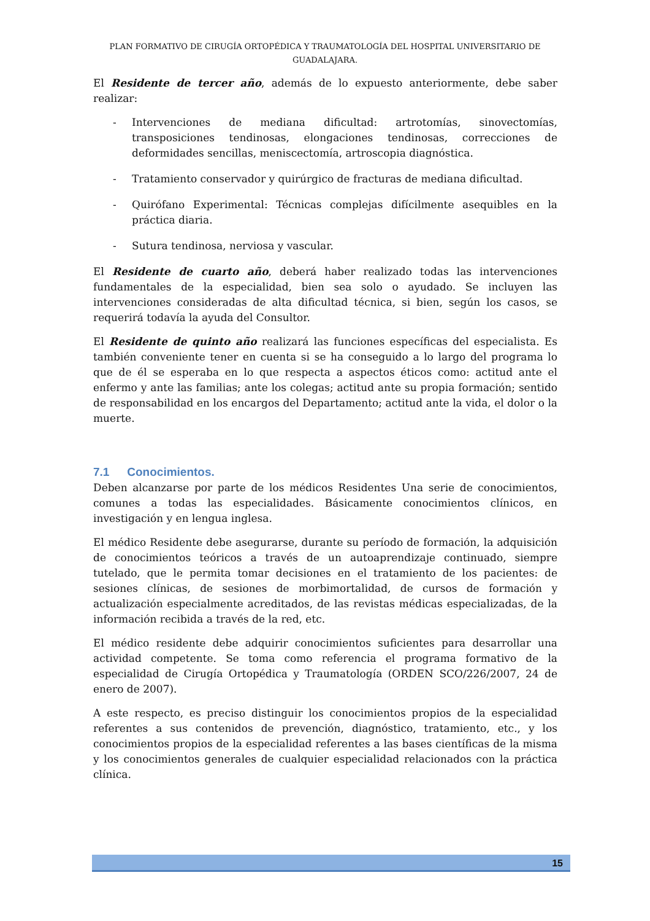PLAN FORMATIVO DE CIRUGÍA ORTOPÉDICA Y TRAUMATOLOGÍA DEL HOSPITAL UNIVERSITARIO DE GUADALAJARA.
El Residente de tercer año, además de lo expuesto anteriormente, debe saber realizar:
- Intervenciones de mediana dificultad: artrotomías, sinovectomías, transposiciones tendinosas, elongaciones tendinosas, correcciones de deformidades sencillas, meniscectomía, artroscopia diagnóstica.
- Tratamiento conservador y quirúrgico de fracturas de mediana dificultad.
- Quirófano Experimental: Técnicas complejas difícilmente asequibles en la práctica diaria.
- Sutura tendinosa, nerviosa y vascular.
El Residente de cuarto año, deberá haber realizado todas las intervenciones fundamentales de la especialidad, bien sea solo o ayudado. Se incluyen las intervenciones consideradas de alta dificultad técnica, si bien, según los casos, se requerirá todavía la ayuda del Consultor.
El Residente de quinto año realizará las funciones específicas del especialista. Es también conveniente tener en cuenta si se ha conseguido a lo largo del programa lo que de él se esperaba en lo que respecta a aspectos éticos como: actitud ante el enfermo y ante las familias; ante los colegas; actitud ante su propia formación; sentido de responsabilidad en los encargos del Departamento; actitud ante la vida, el dolor o la muerte.
7.1 Conocimientos.
Deben alcanzarse por parte de los médicos Residentes Una serie de conocimientos, comunes a todas las especialidades. Básicamente conocimientos clínicos, en investigación y en lengua inglesa.
El médico Residente debe asegurarse, durante su período de formación, la adquisición de conocimientos teóricos a través de un autoaprendizaje continuado, siempre tutelado, que le permita tomar decisiones en el tratamiento de los pacientes: de sesiones clínicas, de sesiones de morbimortalidad, de cursos de formación y actualización especialmente acreditados, de las revistas médicas especializadas, de la información recibida a través de la red, etc.
El médico residente debe adquirir conocimientos suficientes para desarrollar una actividad competente. Se toma como referencia el programa formativo de la especialidad de Cirugía Ortopédica y Traumatología (ORDEN SCO/226/2007, 24 de enero de 2007).
A este respecto, es preciso distinguir los conocimientos propios de la especialidad referentes a sus contenidos de prevención, diagnóstico, tratamiento, etc., y los conocimientos propios de la especialidad referentes a las bases científicas de la misma y los conocimientos generales de cualquier especialidad relacionados con la práctica clínica.
15